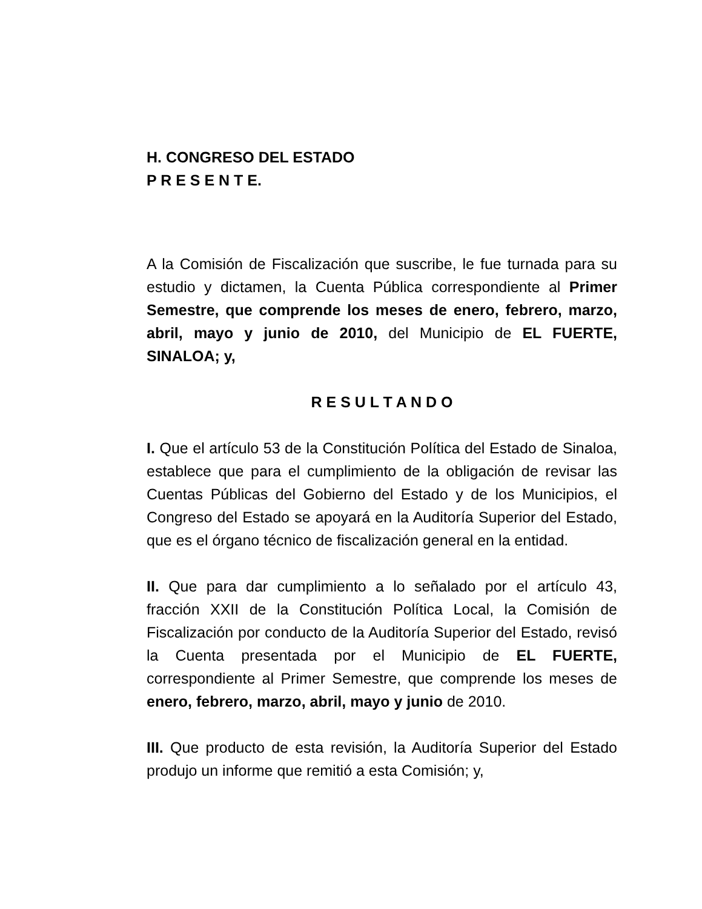H. CONGRESO DEL ESTADO
P R E S E N T E.
A la Comisión de Fiscalización que suscribe, le fue turnada para su estudio y dictamen, la Cuenta Pública correspondiente al Primer Semestre, que comprende los meses de enero, febrero, marzo, abril, mayo y junio de 2010, del Municipio de EL FUERTE, SINALOA; y,
R E S U L T A N D O
I. Que el artículo 53 de la Constitución Política del Estado de Sinaloa, establece que para el cumplimiento de la obligación de revisar las Cuentas Públicas del Gobierno del Estado y de los Municipios, el Congreso del Estado se apoyará en la Auditoría Superior del Estado, que es el órgano técnico de fiscalización general en la entidad.
II. Que para dar cumplimiento a lo señalado por el artículo 43, fracción XXII de la Constitución Política Local, la Comisión de Fiscalización por conducto de la Auditoría Superior del Estado, revisó la Cuenta presentada por el Municipio de EL FUERTE, correspondiente al Primer Semestre, que comprende los meses de enero, febrero, marzo, abril, mayo y junio de 2010.
III. Que producto de esta revisión, la Auditoría Superior del Estado produjo un informe que remitió a esta Comisión; y,